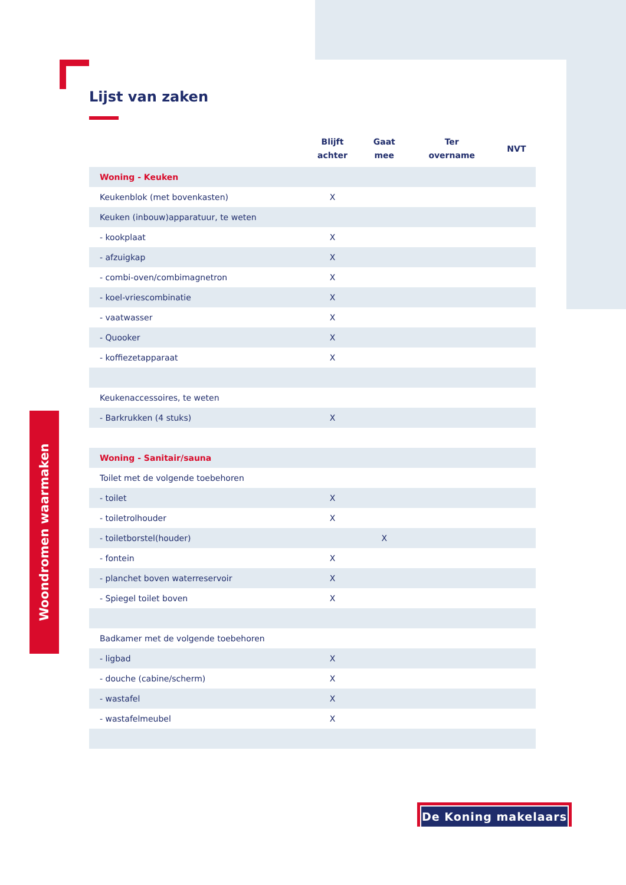Lijst van zaken
Woondromen waarmaken
| | Blijft achter | Gaat mee | Ter overname | NVT |
| --- | --- | --- | --- | --- |
| Woning - Keuken | | | | |
| Keukenblok (met bovenkasten) | X | | | |
| Keuken (inbouw)apparatuur, te weten | | | | |
| - kookplaat | X | | | |
| - afzuigkap | X | | | |
| - combi-oven/combimagnetron | X | | | |
| - koel-vriescombinatie | X | | | |
| - vaatwasser | X | | | |
| - Quooker | X | | | |
| - koffiezetapparaat | X | | | |
| Keukenaccessoires, te weten | | | | |
| - Barkrukken (4 stuks) | X | | | |
| Woning - Sanitair/sauna | | | | |
| Toilet met de volgende toebehoren | | | | |
| - toilet | X | | | |
| - toiletrolhouder | X | | | |
| - toiletborstel(houder) | | X | | |
| - fontein | X | | | |
| - planchet boven waterreservoir | X | | | |
| - Spiegel toilet boven | X | | | |
| Badkamer met de volgende toebehoren | | | | |
| - ligbad | X | | | |
| - douche (cabine/scherm) | X | | | |
| - wastafel | X | | | |
| - wastafelmeubel | X | | | |
De Koning makelaars